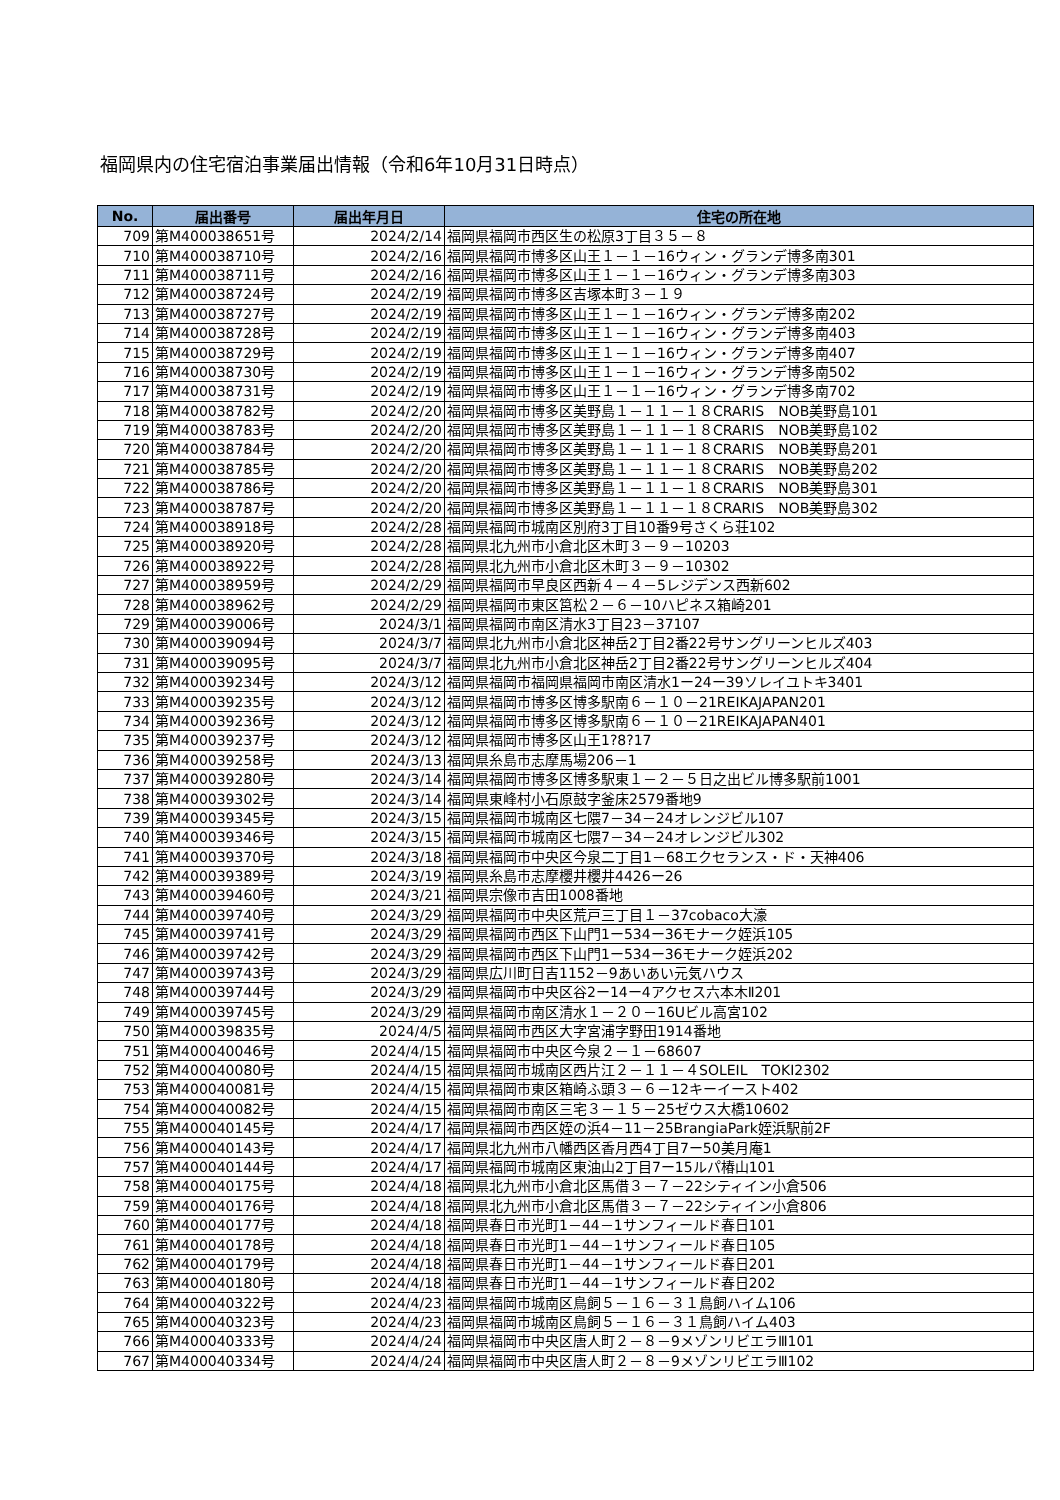福岡県内の住宅宿泊事業届出情報（令和6年10月31日時点）
| No. | 届出番号 | 届出年月日 | 住宅の所在地 |
| --- | --- | --- | --- |
| 709 | 第M400038651号 | 2024/2/14 | 福岡県福岡市西区生の松原3丁目３５－８ |
| 710 | 第M400038710号 | 2024/2/16 | 福岡県福岡市博多区山王１－１－16ウィン・グランデ博多南301 |
| 711 | 第M400038711号 | 2024/2/16 | 福岡県福岡市博多区山王１－１－16ウィン・グランデ博多南303 |
| 712 | 第M400038724号 | 2024/2/19 | 福岡県福岡市博多区吉塚本町３－１９ |
| 713 | 第M400038727号 | 2024/2/19 | 福岡県福岡市博多区山王１－１－16ウィン・グランデ博多南202 |
| 714 | 第M400038728号 | 2024/2/19 | 福岡県福岡市博多区山王１－１－16ウィン・グランデ博多南403 |
| 715 | 第M400038729号 | 2024/2/19 | 福岡県福岡市博多区山王１－１－16ウィン・グランデ博多南407 |
| 716 | 第M400038730号 | 2024/2/19 | 福岡県福岡市博多区山王１－１－16ウィン・グランデ博多南502 |
| 717 | 第M400038731号 | 2024/2/19 | 福岡県福岡市博多区山王１－１－16ウィン・グランデ博多南702 |
| 718 | 第M400038782号 | 2024/2/20 | 福岡県福岡市博多区美野島１－１１－１８CRARIS NOB美野島101 |
| 719 | 第M400038783号 | 2024/2/20 | 福岡県福岡市博多区美野島１－１１－１８CRARIS NOB美野島102 |
| 720 | 第M400038784号 | 2024/2/20 | 福岡県福岡市博多区美野島１－１１－１８CRARIS NOB美野島201 |
| 721 | 第M400038785号 | 2024/2/20 | 福岡県福岡市博多区美野島１－１１－１８CRARIS NOB美野島202 |
| 722 | 第M400038786号 | 2024/2/20 | 福岡県福岡市博多区美野島１－１１－１８CRARIS NOB美野島301 |
| 723 | 第M400038787号 | 2024/2/20 | 福岡県福岡市博多区美野島１－１１－１８CRARIS NOB美野島302 |
| 724 | 第M400038918号 | 2024/2/28 | 福岡県福岡市城南区別府3丁目10番9号さくら荘102 |
| 725 | 第M400038920号 | 2024/2/28 | 福岡県北九州市小倉北区木町３－９－10203 |
| 726 | 第M400038922号 | 2024/2/28 | 福岡県北九州市小倉北区木町３－９－10302 |
| 727 | 第M400038959号 | 2024/2/29 | 福岡県福岡市早良区西新４－４－5レジデンス西新602 |
| 728 | 第M400038962号 | 2024/2/29 | 福岡県福岡市東区筥松２－６－10ハピネス箱崎201 |
| 729 | 第M400039006号 | 2024/3/1 | 福岡県福岡市南区清水3丁目23－37107 |
| 730 | 第M400039094号 | 2024/3/7 | 福岡県北九州市小倉北区神岳2丁目2番22号サングリーンヒルズ403 |
| 731 | 第M400039095号 | 2024/3/7 | 福岡県北九州市小倉北区神岳2丁目2番22号サングリーンヒルズ404 |
| 732 | 第M400039234号 | 2024/3/12 | 福岡県福岡市福岡県福岡市南区清水1ー24ー39ソレイユトキ3401 |
| 733 | 第M400039235号 | 2024/3/12 | 福岡県福岡市博多区博多駅南６－１０－21REIKAJAPAN201 |
| 734 | 第M400039236号 | 2024/3/12 | 福岡県福岡市博多区博多駅南６－１０－21REIKAJAPAN401 |
| 735 | 第M400039237号 | 2024/3/12 | 福岡県福岡市博多区山王1?8?17 |
| 736 | 第M400039258号 | 2024/3/13 | 福岡県糸島市志摩馬場206－1 |
| 737 | 第M400039280号 | 2024/3/14 | 福岡県福岡市博多区博多駅東１－２－５日之出ビル博多駅前1001 |
| 738 | 第M400039302号 | 2024/3/14 | 福岡県東峰村小石原鼓字釜床2579番地9 |
| 739 | 第M400039345号 | 2024/3/15 | 福岡県福岡市城南区七隈7－34－24オレンジビル107 |
| 740 | 第M400039346号 | 2024/3/15 | 福岡県福岡市城南区七隈7－34－24オレンジビル302 |
| 741 | 第M400039370号 | 2024/3/18 | 福岡県福岡市中央区今泉二丁目1－68エクセランス・ド・天神406 |
| 742 | 第M400039389号 | 2024/3/19 | 福岡県糸島市志摩櫻井櫻井4426ー26 |
| 743 | 第M400039460号 | 2024/3/21 | 福岡県宗像市吉田1008番地 |
| 744 | 第M400039740号 | 2024/3/29 | 福岡県福岡市中央区荒戸三丁目１－37cobaco大濠 |
| 745 | 第M400039741号 | 2024/3/29 | 福岡県福岡市西区下山門1ー534ー36モナーク姪浜105 |
| 746 | 第M400039742号 | 2024/3/29 | 福岡県福岡市西区下山門1ー534ー36モナーク姪浜202 |
| 747 | 第M400039743号 | 2024/3/29 | 福岡県広川町日吉1152－9あいあい元気ハウス |
| 748 | 第M400039744号 | 2024/3/29 | 福岡県福岡市中央区谷2ー14ー4アクセス六本木Ⅱ201 |
| 749 | 第M400039745号 | 2024/3/29 | 福岡県福岡市南区清水１－２０－16Uビル高宮102 |
| 750 | 第M400039835号 | 2024/4/5 | 福岡県福岡市西区大字宮浦字野田1914番地 |
| 751 | 第M400040046号 | 2024/4/15 | 福岡県福岡市中央区今泉２－１－68607 |
| 752 | 第M400040080号 | 2024/4/15 | 福岡県福岡市城南区西片江２－１１－４SOLEIL TOKI2302 |
| 753 | 第M400040081号 | 2024/4/15 | 福岡県福岡市東区箱崎ふ頭３－６－12キーイースト402 |
| 754 | 第M400040082号 | 2024/4/15 | 福岡県福岡市南区三宅３－１５－25ゼウス大橋10602 |
| 755 | 第M400040145号 | 2024/4/17 | 福岡県福岡市西区姪の浜4－11－25BrangiaPark姪浜駅前2F |
| 756 | 第M400040143号 | 2024/4/17 | 福岡県北九州市八幡西区香月西4丁目7ー50美月庵1 |
| 757 | 第M400040144号 | 2024/4/17 | 福岡県福岡市城南区東油山2丁目7ー15ルパ椿山101 |
| 758 | 第M400040175号 | 2024/4/18 | 福岡県北九州市小倉北区馬借３－７－22シティイン小倉506 |
| 759 | 第M400040176号 | 2024/4/18 | 福岡県北九州市小倉北区馬借３－７－22シティイン小倉806 |
| 760 | 第M400040177号 | 2024/4/18 | 福岡県春日市光町1－44－1サンフィールド春日101 |
| 761 | 第M400040178号 | 2024/4/18 | 福岡県春日市光町1－44－1サンフィールド春日105 |
| 762 | 第M400040179号 | 2024/4/18 | 福岡県春日市光町1－44－1サンフィールド春日201 |
| 763 | 第M400040180号 | 2024/4/18 | 福岡県春日市光町1－44－1サンフィールド春日202 |
| 764 | 第M400040322号 | 2024/4/23 | 福岡県福岡市城南区鳥飼５－１６－３１鳥飼ハイム106 |
| 765 | 第M400040323号 | 2024/4/23 | 福岡県福岡市城南区鳥飼５－１６－３１鳥飼ハイム403 |
| 766 | 第M400040333号 | 2024/4/24 | 福岡県福岡市中央区唐人町２－８－9メゾンリビエラⅢ101 |
| 767 | 第M400040334号 | 2024/4/24 | 福岡県福岡市中央区唐人町２－８－9メゾンリビエラⅢ102 |